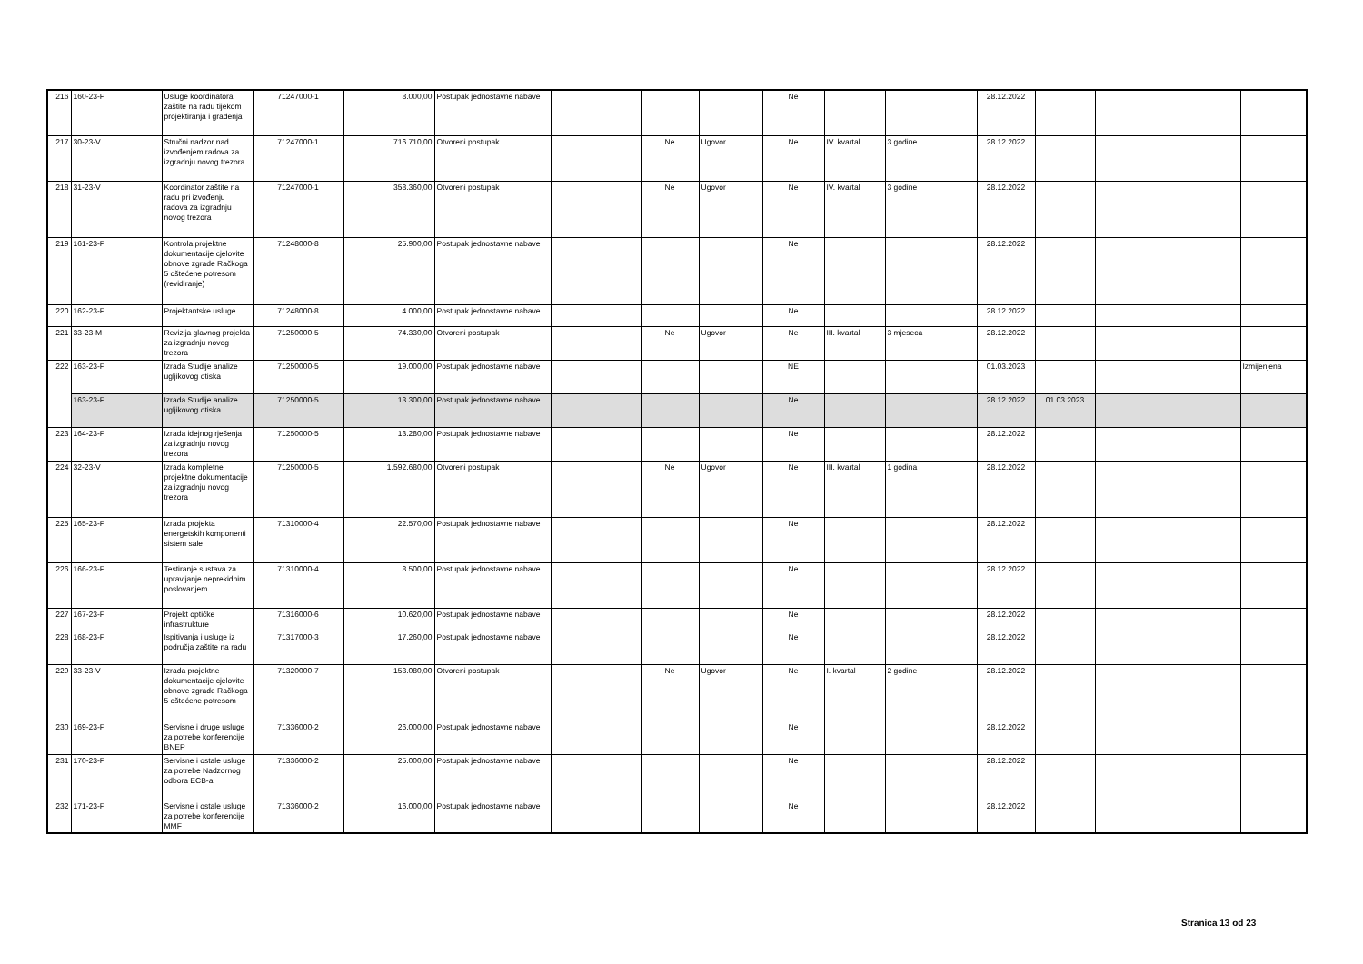| 216 | 160-23-P | Usluge koordinatora zaštite na radu tijekom projektiranja i građenja | 71247000-1 | 8.000,00 | Postupak jednostavne nabave | | | | Ne | | | 28.12.2022 | | | |
| 217 | 30-23-V | Stručni nadzor nad izvođenjem radova za izgradnju novog trezora | 71247000-1 | 716.710,00 | Otvoreni postupak | | Ne | Ugovor | Ne | IV. kvartal | 3 godine | 28.12.2022 | | | |
| 218 | 31-23-V | Koordinator zaštite na radu pri izvođenju radova za izgradnju novog trezora | 71247000-1 | 358.360,00 | Otvoreni postupak | | Ne | Ugovor | Ne | IV. kvartal | 3 godine | 28.12.2022 | | | |
| 219 | 161-23-P | Kontrola projektne dokumentacije cjelovite obnove zgrade Račkoga 5 oštećene potresom (revidiranje) | 71248000-8 | 25.900,00 | Postupak jednostavne nabave | | | | Ne | | | 28.12.2022 | | | |
| 220 | 162-23-P | Projektantske usluge | 71248000-8 | 4.000,00 | Postupak jednostavne nabave | | | | Ne | | | 28.12.2022 | | | |
| 221 | 33-23-M | Revizija glavnog projekta za izgradnju novog trezora | 71250000-5 | 74.330,00 | Otvoreni postupak | | Ne | Ugovor | Ne | III. kvartal | 3 mjeseca | 28.12.2022 | | | |
| 222 | 163-23-P | Izrada Studije analize ugljikovog otiska | 71250000-5 | 19.000,00 | Postupak jednostavne nabave | | | | NE | | | 01.03.2023 | | | Izmijenjena |
| | 163-23-P | Izrada Studije analize ugljikovog otiska | 71250000-5 | 13.300,00 | Postupak jednostavne nabave | | | | Ne | | | 28.12.2022 | 01.03.2023 | | |
| 223 | 164-23-P | Izrada idejnog rješenja za izgradnju novog trezora | 71250000-5 | 13.280,00 | Postupak jednostavne nabave | | | | Ne | | | 28.12.2022 | | | |
| 224 | 32-23-V | Izrada kompletne projektne dokumentacije za izgradnju novog trezora | 71250000-5 | 1.592.680,00 | Otvoreni postupak | | Ne | Ugovor | Ne | III. kvartal | 1 godina | 28.12.2022 | | | |
| 225 | 165-23-P | Izrada projekta energetskih komponenti sistem sale | 71310000-4 | 22.570,00 | Postupak jednostavne nabave | | | | Ne | | | 28.12.2022 | | | |
| 226 | 166-23-P | Testiranje sustava za upravljanje neprekidnim poslovanjem | 71310000-4 | 8.500,00 | Postupak jednostavne nabave | | | | Ne | | | 28.12.2022 | | | |
| 227 | 167-23-P | Projekt optičke infrastrukture | 71316000-6 | 10.620,00 | Postupak jednostavne nabave | | | | Ne | | | 28.12.2022 | | | |
| 228 | 168-23-P | Ispitivanja i usluge iz područja zaštite na radu | 71317000-3 | 17.260,00 | Postupak jednostavne nabave | | | | Ne | | | 28.12.2022 | | | |
| 229 | 33-23-V | Izrada projektne dokumentacije cjelovite obnove zgrade Račkoga 5 oštećene potresom | 71320000-7 | 153.080,00 | Otvoreni postupak | | Ne | Ugovor | Ne | I. kvartal | 2 godine | 28.12.2022 | | | |
| 230 | 169-23-P | Servisne i druge usluge za potrebe konferencije BNEP | 71336000-2 | 26.000,00 | Postupak jednostavne nabave | | | | Ne | | | 28.12.2022 | | | |
| 231 | 170-23-P | Servisne i ostale usluge za potrebe Nadzornog odbora ECB-a | 71336000-2 | 25.000,00 | Postupak jednostavne nabave | | | | Ne | | | 28.12.2022 | | | |
| 232 | 171-23-P | Servisne i ostale usluge za potrebe konferencije MMF | 71336000-2 | 16.000,00 | Postupak jednostavne nabave | | | | Ne | | | 28.12.2022 | | | |
Stranica 13 od 23